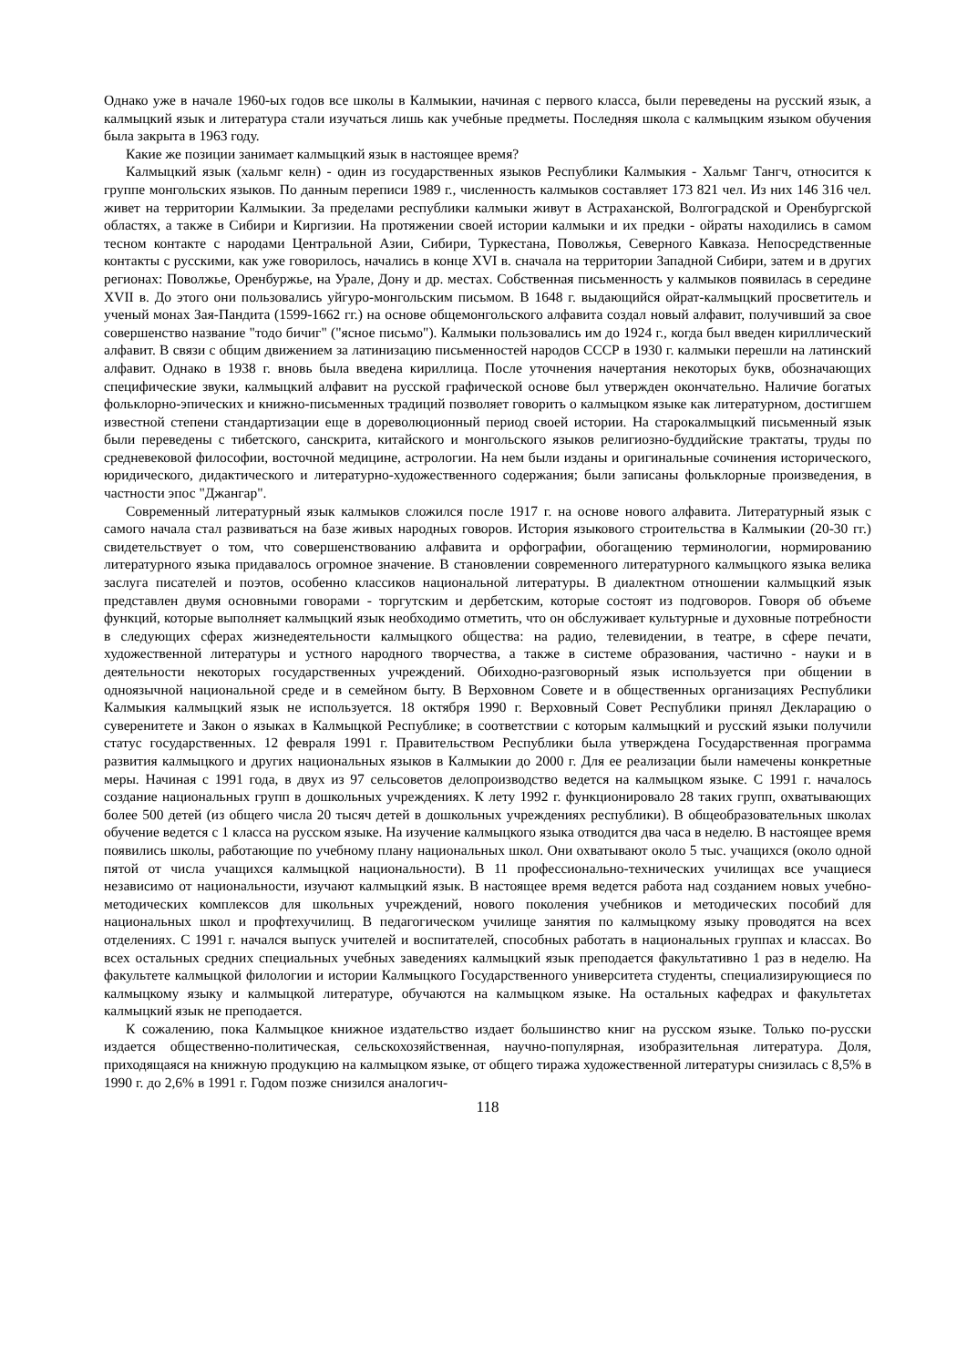Однако уже в начале 1960-ых годов все школы в Калмыкии, начиная с первого класса, были переведены на русский язык, а калмыцкий язык и литература стали изучаться лишь как учебные предметы. Последняя школа с калмыцким языком обучения была закрыта в 1963 году.
Какие же позиции занимает калмыцкий язык в настоящее время?
Калмыцкий язык (хальмг келн) - один из государственных языков Республики Калмыкия - Хальмг Тангч, относится к группе монгольских языков. По данным переписи 1989 г., численность калмыков составляет 173 821 чел. Из них 146 316 чел. живет на территории Калмыкии. За пределами республики калмыки живут в Астраханской, Волгоградской и Оренбургской областях, а также в Сибири и Киргизии. На протяжении своей истории калмыки и их предки - ойраты находились в самом тесном контакте с народами Центральной Азии, Сибири, Туркестана, Поволжья, Северного Кавказа. Непосредственные контакты с русскими, как уже говорилось, начались в конце XVI в. сначала на территории Западной Сибири, затем и в других регионах: Поволжье, Оренбуржье, на Урале, Дону и др. местах. Собственная письменность у калмыков появилась в середине XVII в. До этого они пользовались уйгуро-монгольским письмом. В 1648 г. выдающийся ойрат-калмыцкий просветитель и ученый монах Зая-Пандита (1599-1662 гг.) на основе общемонгольского алфавита создал новый алфавит, получивший за свое совершенство название "тодо бичиг" ("ясное письмо"). Калмыки пользовались им до 1924 г., когда был введен кириллический алфавит. В связи с общим движением за латинизацию письменностей народов СССР в 1930 г. калмыки перешли на латинский алфавит. Однако в 1938 г. вновь была введена кириллица. После уточнения начертания некоторых букв, обозначающих специфические звуки, калмыцкий алфавит на русской графической основе был утвержден окончательно. Наличие богатых фольклорно-эпических и книжно-письменных традиций позволяет говорить о калмыцком языке как литературном, достигшем известной степени стандартизации еще в дореволюционный период своей истории. На старокалмыцкий письменный язык были переведены с тибетского, санскрита, китайского и монгольского языков религиозно-буддийские трактаты, труды по средневековой философии, восточной медицине, астрологии. На нем были изданы и оригинальные сочинения исторического, юридического, дидактического и литературно-художественного содержания; были записаны фольклорные произведения, в частности эпос "Джангар".
Современный литературный язык калмыков сложился после 1917 г. на основе нового алфавита. Литературный язык с самого начала стал развиваться на базе живых народных говоров. История языкового строительства в Калмыкии (20-30 гг.) свидетельствует о том, что совершенствованию алфавита и орфографии, обогащению терминологии, нормированию литературного языка придавалось огромное значение. В становлении современного литературного калмыцкого языка велика заслуга писателей и поэтов, особенно классиков национальной литературы. В диалектном отношении калмыцкий язык представлен двумя основными говорами - торгутским и дербетским, которые состоят из подговоров. Говоря об объеме функций, которые выполняет калмыцкий язык необходимо отметить, что он обслуживает культурные и духовные потребности в следующих сферах жизнедеятельности калмыцкого общества: на радио, телевидении, в театре, в сфере печати, художественной литературы и устного народного творчества, а также в системе образования, частично - науки и в деятельности некоторых государственных учреждений. Обиходно-разговорный язык используется при общении в одноязычной национальной среде и в семейном быту. В Верховном Совете и в общественных организациях Республики Калмыкия калмыцкий язык не используется. 18 октября 1990 г. Верховный Совет Республики принял Декларацию о суверенитете и Закон о языках в Калмыцкой Республике; в соответствии с которым калмыцкий и русский языки получили статус государственных. 12 февраля 1991 г. Правительством Республики была утверждена Государственная программа развития калмыцкого и других национальных языков в Калмыкии до 2000 г. Для ее реализации были намечены конкретные меры. Начиная с 1991 года, в двух из 97 сельсоветов делопроизводство ведется на калмыцком языке. С 1991 г. началось создание национальных групп в дошкольных учреждениях. К лету 1992 г. функционировало 28 таких групп, охватывающих более 500 детей (из общего числа 20 тысяч детей в дошкольных учреждениях республики). В общеобразовательных школах обучение ведется с 1 класса на русском языке. На изучение калмыцкого языка отводится два часа в неделю. В настоящее время появились школы, работающие по учебному плану национальных школ. Они охватывают около 5 тыс. учащихся (около одной пятой от числа учащихся калмыцкой национальности). В 11 профессионально-технических училищах все учащиеся независимо от национальности, изучают калмыцкий язык. В настоящее время ведется работа над созданием новых учебно-методических комплексов для школьных учреждений, нового поколения учебников и методических пособий для национальных школ и профтехучилищ. В педагогическом училище занятия по калмыцкому языку проводятся на всех отделениях. С 1991 г. начался выпуск учителей и воспитателей, способных работать в национальных группах и классах. Во всех остальных средних специальных учебных заведениях калмыцкий язык преподается факультативно 1 раз в неделю. На факультете калмыцкой филологии и истории Калмыцкого Государственного университета студенты, специализирующиеся по калмыцкому языку и калмыцкой литературе, обучаются на калмыцком языке. На остальных кафедрах и факультетах калмыцкий язык не преподается.
К сожалению, пока Калмыцкое книжное издательство издает большинство книг на русском языке. Только по-русски издается общественно-политическая, сельскохозяйственная, научно-популярная, изобразительная литература. Доля, приходящаяся на книжную продукцию на калмыцком языке, от общего тиража художественной литературы снизилась с 8,5% в 1990 г. до 2,6% в 1991 г. Годом позже снизился аналогич-
118